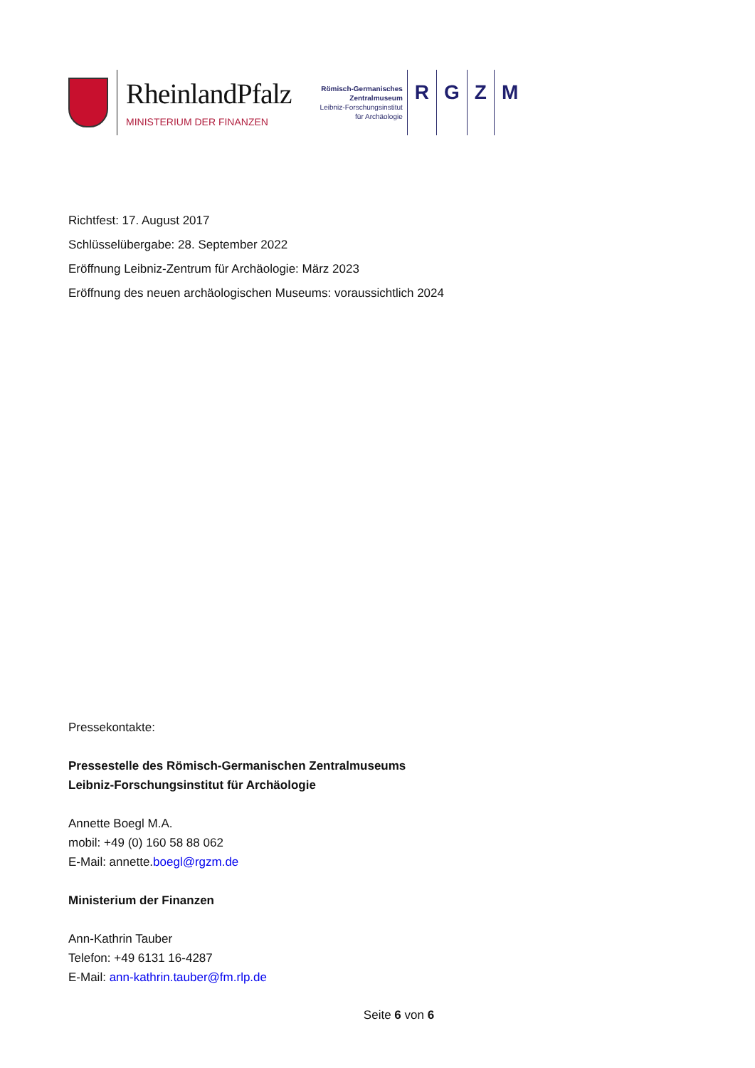RheinlandPfalz
MINISTERIUM DER FINANZEN
Römisch-Germanisches
Zentralmuseum
Leibniz-Forschungsinstitut
für Archäologie
R G Z M
Richtfest: 17. August 2017
Schlüsselübergabe: 28. September 2022
Eröffnung Leibniz-Zentrum für Archäologie: März 2023
Eröffnung des neuen archäologischen Museums: voraussichtlich 2024
Pressekontakte:
Pressestelle des Römisch-Germanischen Zentralmuseums
Leibniz-Forschungsinstitut für Archäologie
Annette Boegl M.A.
mobil: +49 (0) 160 58 88 062
E-Mail: annette.boegl@rgzm.de
Ministerium der Finanzen
Ann-Kathrin Tauber
Telefon: +49 6131 16-4287
E-Mail: ann-kathrin.tauber@fm.rlp.de
Seite 6 von 6